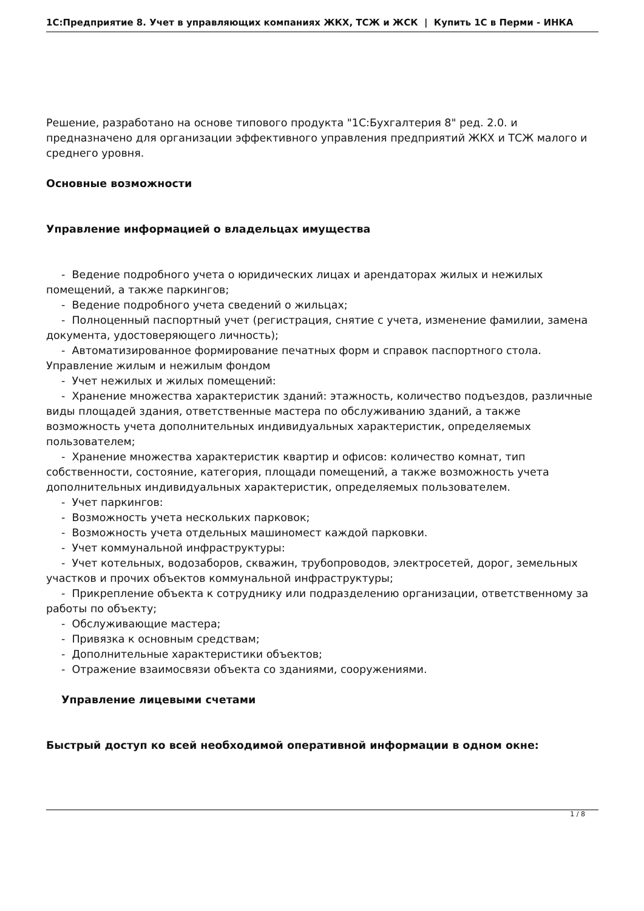1С:Предприятие 8. Учет в управляющих компаниях ЖКХ, ТСЖ и ЖСК | Купить 1С в Перми - ИНКА
Решение, разработано на основе типового продукта "1С:Бухгалтерия 8" ред. 2.0. и предназначено для организации эффективного управления предприятий ЖКХ и ТСЖ малого и среднего уровня.
Основные возможности
Управление информацией о владельцах имущества
- Ведение подробного учета о юридических лицах и арендаторах жилых и нежилых помещений, а также паркингов;
- Ведение подробного учета сведений о жильцах;
- Полноценный паспортный учет (регистрация, снятие с учета, изменение фамилии, замена документа, удостоверяющего личность);
- Автоматизированное формирование печатных форм и справок паспортного стола. Управление жилым и нежилым фондом
- Учет нежилых и жилых помещений:
- Хранение множества характеристик зданий: этажность, количество подъездов, различные виды площадей здания, ответственные мастера по обслуживанию зданий, а также возможность учета дополнительных индивидуальных характеристик, определяемых пользователем;
- Хранение множества характеристик квартир и офисов: количество комнат, тип собственности, состояние, категория, площади помещений, а также возможность учета дополнительных индивидуальных характеристик, определяемых пользователем.
- Учет паркингов:
- Возможность учета нескольких парковок;
- Возможность учета отдельных машиномест каждой парковки.
- Учет коммунальной инфраструктуры:
- Учет котельных, водозаборов, скважин, трубопроводов, электросетей, дорог, земельных участков и прочих объектов коммунальной инфраструктуры;
- Прикрепление объекта к сотруднику или подразделению организации, ответственному за работы по объекту;
- Обслуживающие мастера;
- Привязка к основным средствам;
- Дополнительные характеристики объектов;
- Отражение взаимосвязи объекта со зданиями, сооружениями.
Управление лицевыми счетами
Быстрый доступ ко всей необходимой оперативной информации в одном окне:
1 / 8